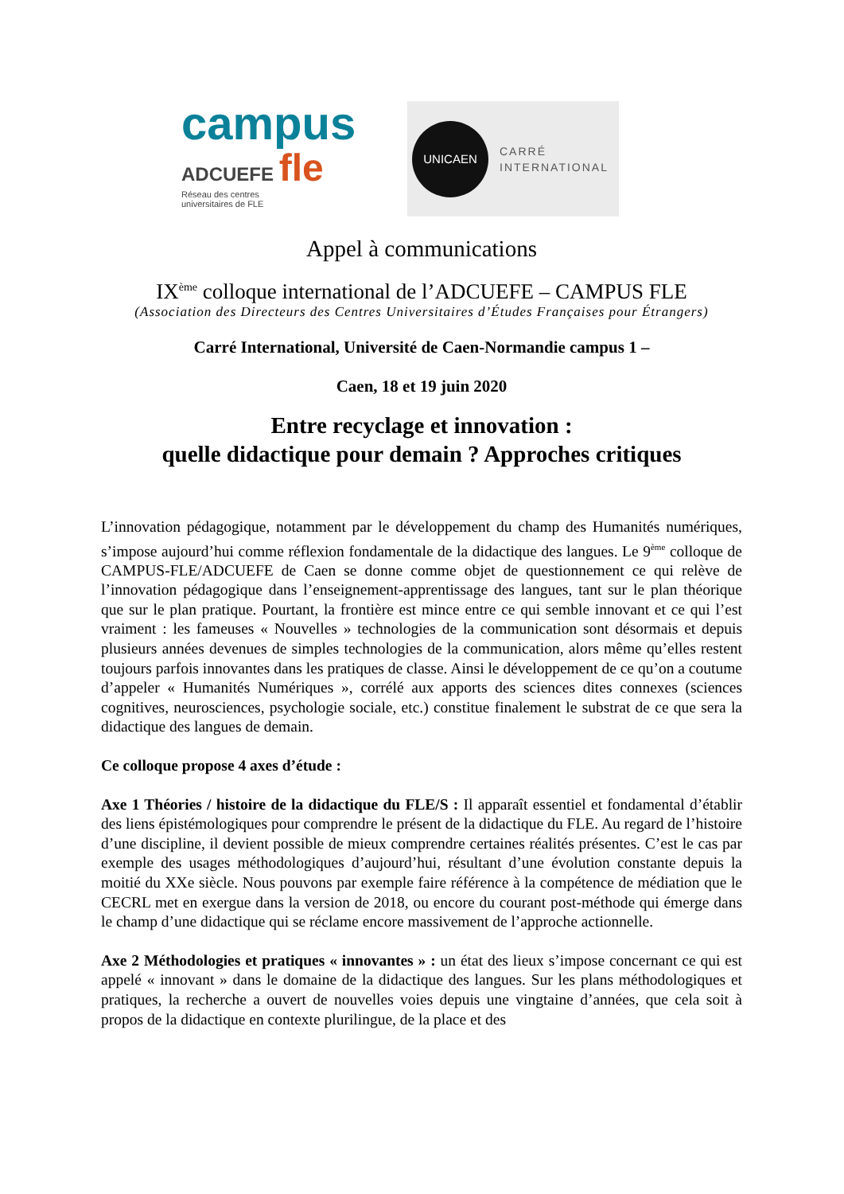campus
ADCUEFE fle
Réseau des centres
universitaires de FLE
UNICAEN
CARRÉ
INTERNATIONAL
Appel à communications
IX<sup>ème</sup> colloque international de l’ADCUEFE – CAMPUS FLE
(Association des Directeurs des Centres Universitaires d’Études Françaises pour Étrangers)
Carré International, Université de Caen-Normandie campus 1 –
Caen, 18 et 19 juin 2020
Entre recyclage et innovation :
quelle didactique pour demain ? Approches critiques
L’innovation pédagogique, notamment par le développement du champ des Humanités numériques, s’impose aujourd’hui comme réflexion fondamentale de la didactique des langues. Le 9<sup>ème</sup> colloque de CAMPUS-FLE/ADCUEFE de Caen se donne comme objet de questionnement ce qui relève de l’innovation pédagogique dans l’enseignement-apprentissage des langues, tant sur le plan théorique que sur le plan pratique. Pourtant, la frontière est mince entre ce qui semble innovant et ce qui l’est vraiment : les fameuses « Nouvelles » technologies de la communication sont désormais et depuis plusieurs années devenues de simples technologies de la communication, alors même qu’elles restent toujours parfois innovantes dans les pratiques de classe. Ainsi le développement de ce qu’on a coutume d’appeler « Humanités Numériques », corrélé aux apports des sciences dites connexes (sciences cognitives, neurosciences, psychologie sociale, etc.) constitue finalement le substrat de ce que sera la didactique des langues de demain.
Ce colloque propose 4 axes d’étude :
Axe 1 Théories / histoire de la didactique du FLE/S : Il apparaît essentiel et fondamental d’établir des liens épistémologiques pour comprendre le présent de la didactique du FLE. Au regard de l’histoire d’une discipline, il devient possible de mieux comprendre certaines réalités présentes. C’est le cas par exemple des usages méthodologiques d’aujourd’hui, résultant d’une évolution constante depuis la moitié du XXe siècle. Nous pouvons par exemple faire référence à la compétence de médiation que le CECRL met en exergue dans la version de 2018, ou encore du courant post-méthode qui émerge dans le champ d’une didactique qui se réclame encore massivement de l’approche actionnelle.
Axe 2 Méthodologies et pratiques « innovantes » : un état des lieux s’impose concernant ce qui est appelé « innovant » dans le domaine de la didactique des langues. Sur les plans méthodologiques et pratiques, la recherche a ouvert de nouvelles voies depuis une vingtaine d’années, que cela soit à propos de la didactique en contexte plurilingue, de la place et des